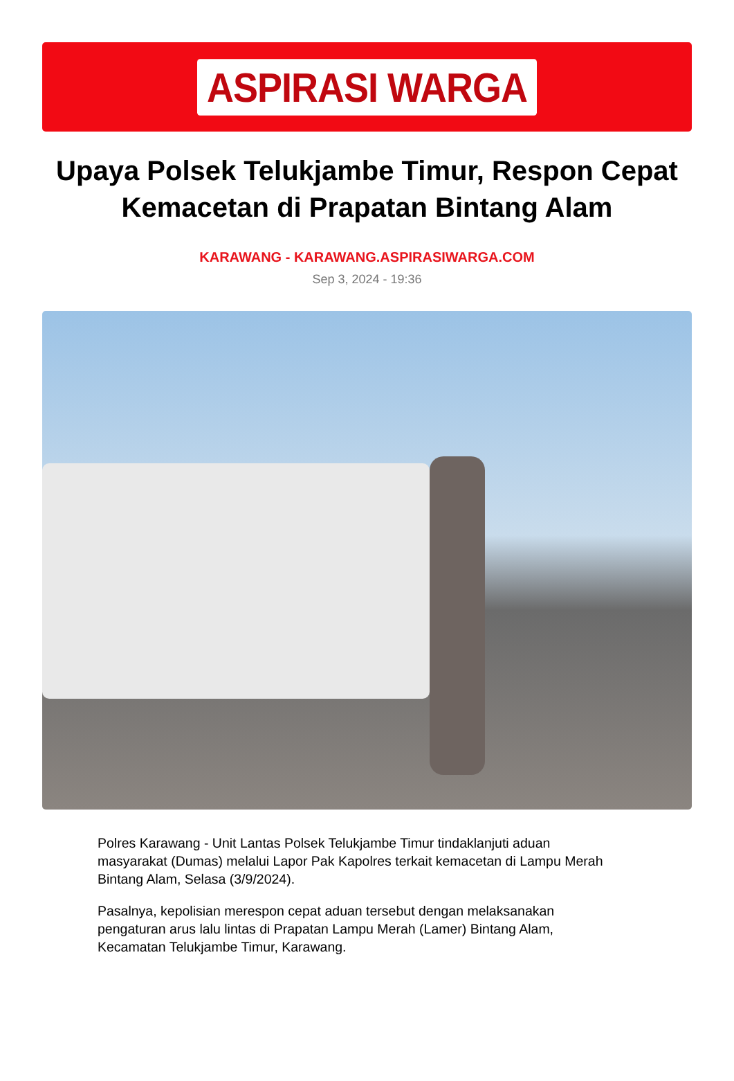ASPIRASI WARGA
Upaya Polsek Telukjambe Timur, Respon Cepat Kemacetan di Prapatan Bintang Alam
KARAWANG - KARAWANG.ASPIRASIWARGA.COM
Sep 3, 2024 - 19:36
Polres Karawang - Unit Lantas Polsek Telukjambe Timur tindaklanjuti aduan masyarakat (Dumas) melalui Lapor Pak Kapolres terkait kemacetan di Lampu Merah Bintang Alam, Selasa (3/9/2024).
Pasalnya, kepolisian merespon cepat aduan tersebut dengan melaksanakan pengaturan arus lalu lintas di Prapatan Lampu Merah (Lamer) Bintang Alam, Kecamatan Telukjambe Timur, Karawang.